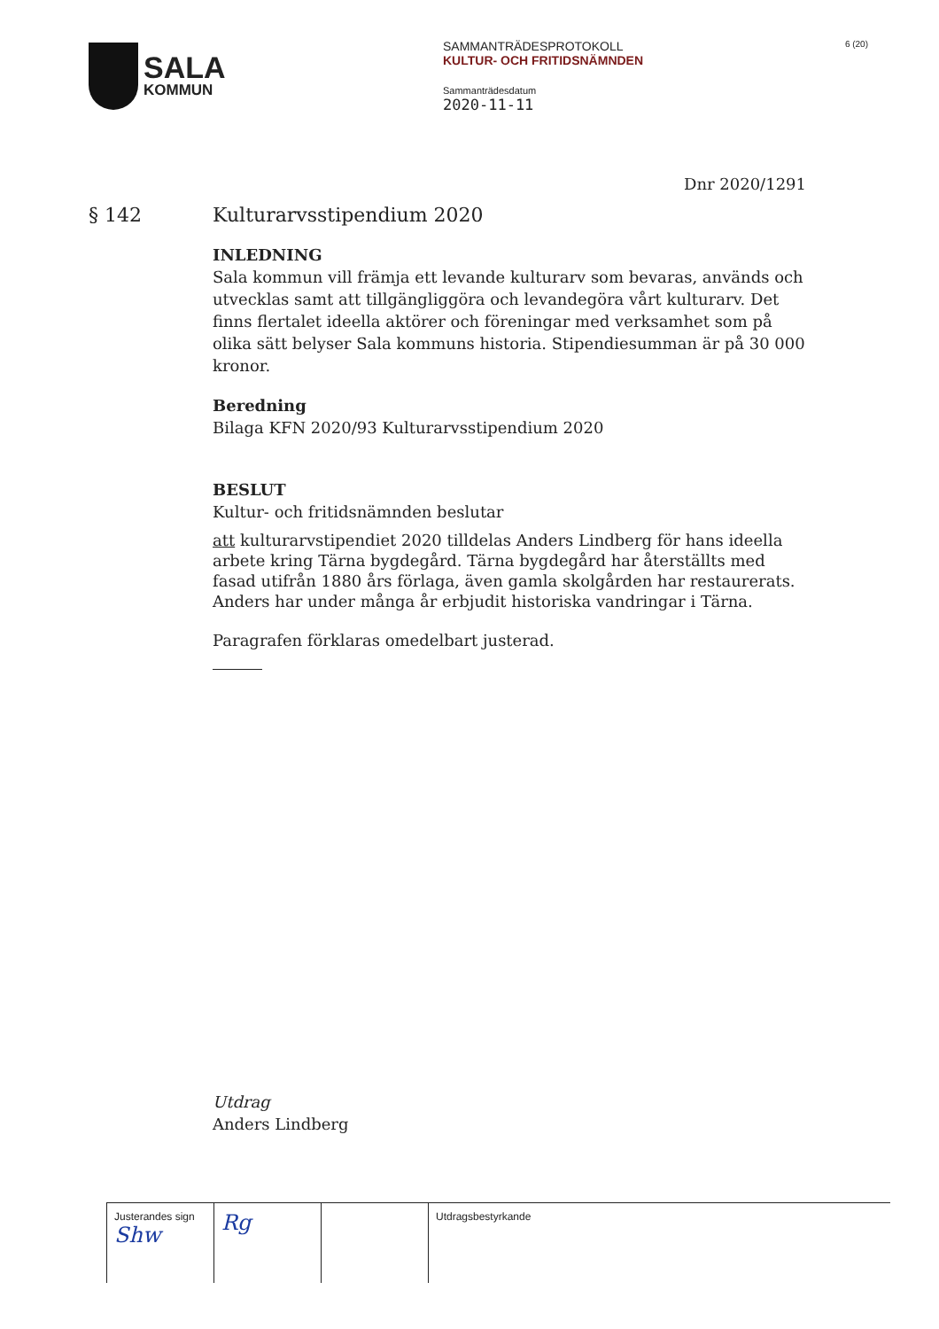SALA
KOMMUN
SAMMANTRÄDESPROTOKOLL
KULTUR- OCH FRITIDSNÄMNDEN
Sammanträdesdatum
2020-11-11
6 (20)
Dnr 2020/1291
§ 142 Kulturarvsstipendium 2020
INLEDNING
Sala kommun vill främja ett levande kulturarv som bevaras, används och utvecklas samt att tillgängliggöra och levandegöra vårt kulturarv. Det finns flertalet ideella aktörer och föreningar med verksamhet som på olika sätt belyser Sala kommuns historia. Stipendiesumman är på 30 000 kronor.
Beredning
Bilaga KFN 2020/93 Kulturarvsstipendium 2020
BESLUT
Kultur- och fritidsnämnden beslutar
att kulturarvstipendiet 2020 tilldelas Anders Lindberg för hans ideella arbete kring Tärna bygdegård. Tärna bygdegård har återställts med fasad utifrån 1880 års förlaga, även gamla skolgården har restaurerats. Anders har under många år erbjudit historiska vandringar i Tärna.
Paragrafen förklaras omedelbart justerad.
Utdrag
Anders Lindberg
| Justerandes sign Shw | Rg | | Utdragsbestyrkande |